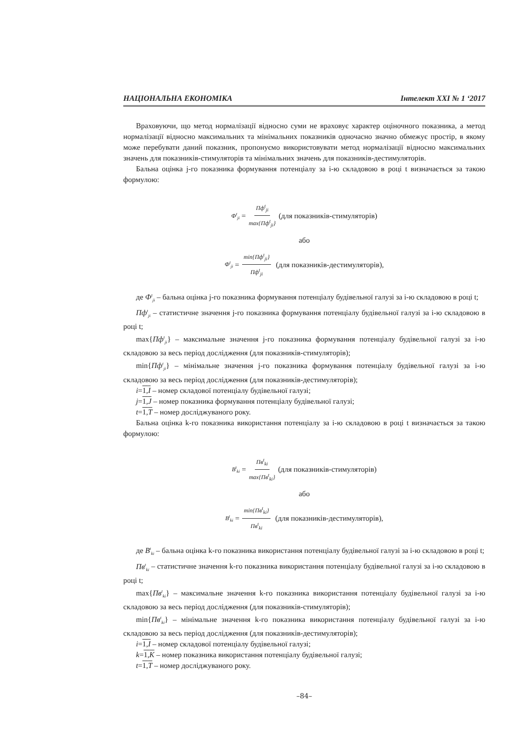НАЦІОНАЛЬНА ЕКОНОМІКА Інтелект XXI № 1 ‘2017
Враховуючи, що метод нормалізації відносно суми не враховує характер оціночного показника, а метод нормалізації відносно максимальних та мінімальних показників одночасно значно обмежує простір, в якому може перебувати даний показник, пропонуємо використовувати метод нормалізації відносно максимальних значень для показників-стимуляторів та мінімальних значень для показників-дестимуляторів.
Бальна оцінка j-го показника формування потенціалу за i-ю складовою в році t визначається за такою формулою:
Ф<sup>t</sup><sub>ji</sub> = Пф<sup>t</sup><sub>ji</sub> max{Пф<sup>t</sup><sub>ji</sub>} (для показників-стимуляторів)
або
Ф<sup>t</sup><sub>ji</sub> = min{Пф<sup>t</sup><sub>ji</sub>} Пф<sup>t</sup><sub>ji</sub> (для показників-дестимуляторів),
де Ф<sup>t</sup><sub>ji</sub> – бальна оцінка j-го показника формування потенціалу будівельної галузі за i-ю складовою в році t;
Пф<sup>t</sup><sub>ji</sub> – статистичне значення j-го показника формування потенціалу будівельної галузі за i-ю складовою в році t;
max{Пф<sup>t</sup><sub>ji</sub>} – максимальне значення j-го показника формування потенціалу будівельної галузі за i-ю складовою за весь період дослідження (для показників-стимуляторів);
min{Пф<sup>t</sup><sub>ji</sub>} – мінімальне значення j-го показника формування потенціалу будівельної галузі за i-ю складовою за весь період дослідження (для показників-дестимуляторів);
i=1,I – номер складової потенціалу будівельної галузі;
j=1,J – номер показника формування потенціалу будівельної галузі;
t=1,T – номер досліджуваного року.
Бальна оцінка k-го показника використання потенціалу за i-ю складовою в році t визначається за такою формулою:
B<sup>t</sup><sub>ki</sub> = Пв<sup>t</sup><sub>ki</sub> max{Пв<sup>t</sup><sub>ki</sub>} (для показників-стимуляторів)
або
B<sup>t</sup><sub>ki</sub> = min{Пв<sup>t</sup><sub>ki</sub>} Пв<sup>t</sup><sub>ki</sub> (для показників-дестимуляторів),
де B<sup>t</sup><sub>ki</sub> – бальна оцінка k-го показника використання потенціалу будівельної галузі за i-ю складовою в році t;
Пв<sup>t</sup><sub>ki</sub> – статистичне значення k-го показника використання потенціалу будівельної галузі за i-ю складовою в році t;
max{Пв<sup>t</sup><sub>ki</sub>} – максимальне значення k-го показника використання потенціалу будівельної галузі за i-ю складовою за весь період дослідження (для показників-стимуляторів);
min{Пв<sup>t</sup><sub>ki</sub>} – мінімальне значення k-го показника використання потенціалу будівельної галузі за i-ю складовою за весь період дослідження (для показників-дестимуляторів);
i=1,I – номер складової потенціалу будівельної галузі;
k=1,K – номер показника використання потенціалу будівельної галузі;
t=1,T – номер досліджуваного року.
–84–